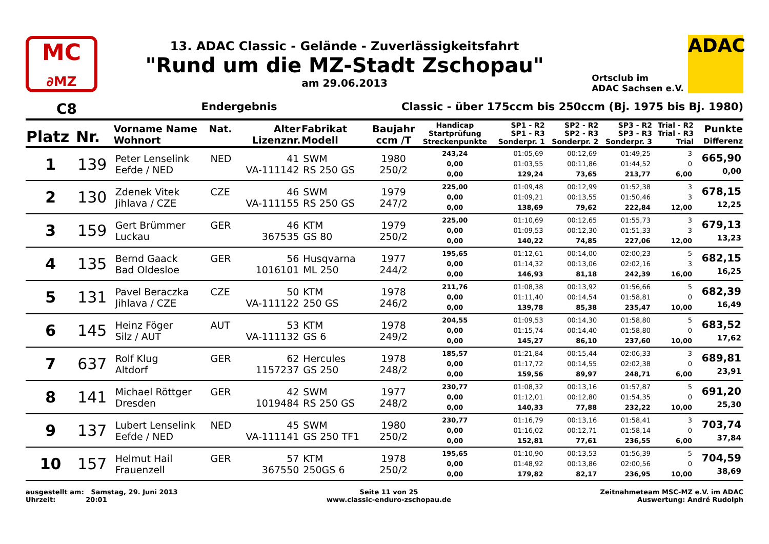MC
∂MZ
13. ADAC Classic - Gelände - Zuverlässigkeitsfahrt
"Rund um die MZ-Stadt Zschopau"
am 29.06.2013
Ortsclub im
ADAC Sachsen e.V.
ADAC
C8 Endergebnis Classic - über 175ccm bis 250ccm (Bj. 1975 bis Bj. 1980)
| Platz | Nr. | Vorname Name Wohnort | Nat. | Alter Lizenznr. | Fabrikat Modell | Baujahr ccm /T | Handicap Startprüfung Streckenpunkte | SP1 - R2 SP1 - R3 Sonderpr. 1 | SP2 - R2 SP2 - R3 Sonderpr. 2 | SP3 - R2 SP3 - R3 Sonderpr. 3 | Trial - R2 Trial - R3 Trial | Punkte Differenz |
| --- | --- | --- | --- | --- | --- | --- | --- | --- | --- | --- | --- | --- |
| 1 | 139 | Peter Lenselink Eefde / NED | NED | 41 VA-111142 | SWM RS 250 GS | 1980 250/2 | 243,24 0,00 0,00 | 01:05,69 01:03,55 129,24 | 00:12,69 00:11,86 73,65 | 01:49,25 01:44,52 213,77 | 3 0 6,00 | 665,90 0,00 |
| 2 | 130 | Zdenek Vitek Jihlava / CZE | CZE | 46 VA-111155 | SWM RS 250 GS | 1979 247/2 | 225,00 0,00 0,00 | 01:09,48 01:09,21 138,69 | 00:12,99 00:13,55 79,62 | 01:52,38 01:50,46 222,84 | 3 3 12,00 | 678,15 12,25 |
| 3 | 159 | Gert Brümmer Luckau | GER | 46 367535 | KTM GS 80 | 1979 250/2 | 225,00 0,00 0,00 | 01:10,69 01:09,53 140,22 | 00:12,65 00:12,30 74,85 | 01:55,73 01:51,33 227,06 | 3 3 12,00 | 679,13 13,23 |
| 4 | 135 | Bernd Gaack Bad Oldesloe | GER | 56 1016101 | Husqvarna ML 250 | 1977 244/2 | 195,65 0,00 0,00 | 01:12,61 01:14,32 146,93 | 00:14,00 00:13,06 81,18 | 02:00,23 02:02,16 242,39 | 5 3 16,00 | 682,15 16,25 |
| 5 | 131 | Pavel Beraczka Jihlava / CZE | CZE | 50 VA-111122 | KTM 250 GS | 1978 246/2 | 211,76 0,00 0,00 | 01:08,38 01:11,40 139,78 | 00:13,92 00:14,54 85,38 | 01:56,66 01:58,81 235,47 | 5 0 10,00 | 682,39 16,49 |
| 6 | 145 | Heinz Föger Silz / AUT | AUT | 53 VA-111132 | KTM GS 6 | 1978 249/2 | 204,55 0,00 0,00 | 01:09,53 01:15,74 145,27 | 00:14,30 00:14,40 86,10 | 01:58,80 01:58,80 237,60 | 5 0 10,00 | 683,52 17,62 |
| 7 | 637 | Rolf Klug Altdorf | GER | 62 1157237 | Hercules GS 250 | 1978 248/2 | 185,57 0,00 0,00 | 01:21,84 01:17,72 159,56 | 00:15,44 00:14,55 89,97 | 02:06,33 02:02,38 248,71 | 3 0 6,00 | 689,81 23,91 |
| 8 | 141 | Michael Röttger Dresden | GER | 42 1019484 | SWM RS 250 GS | 1977 248/2 | 230,77 0,00 0,00 | 01:08,32 01:12,01 140,33 | 00:13,16 00:12,80 77,88 | 01:57,87 01:54,35 232,22 | 5 0 10,00 | 691,20 25,30 |
| 9 | 137 | Lubert Lenselink Eefde / NED | NED | 45 VA-111141 | SWM GS 250 TF1 | 1980 250/2 | 230,77 0,00 0,00 | 01:16,79 01:16,02 152,81 | 00:13,16 00:12,71 77,61 | 01:58,41 01:58,14 236,55 | 3 0 6,00 | 703,74 37,84 |
| 10 | 157 | Helmut Hail Frauenzell | GER | 57 367550 | KTM 250GS 6 | 1978 250/2 | 195,65 0,00 0,00 | 01:10,90 01:48,92 179,82 | 00:13,53 00:13,86 82,17 | 01:56,39 02:00,56 236,95 | 5 0 10,00 | 704,59 38,69 |
ausgestellt am: Samstag, 29. Juni 2013
Uhrzeit: 20:01
Seite 11 von 25
www.classic-enduro-zschopau.de
Zeitnahmeteam MSC-MZ e.V. im ADAC
Auswertung: André Rudolph